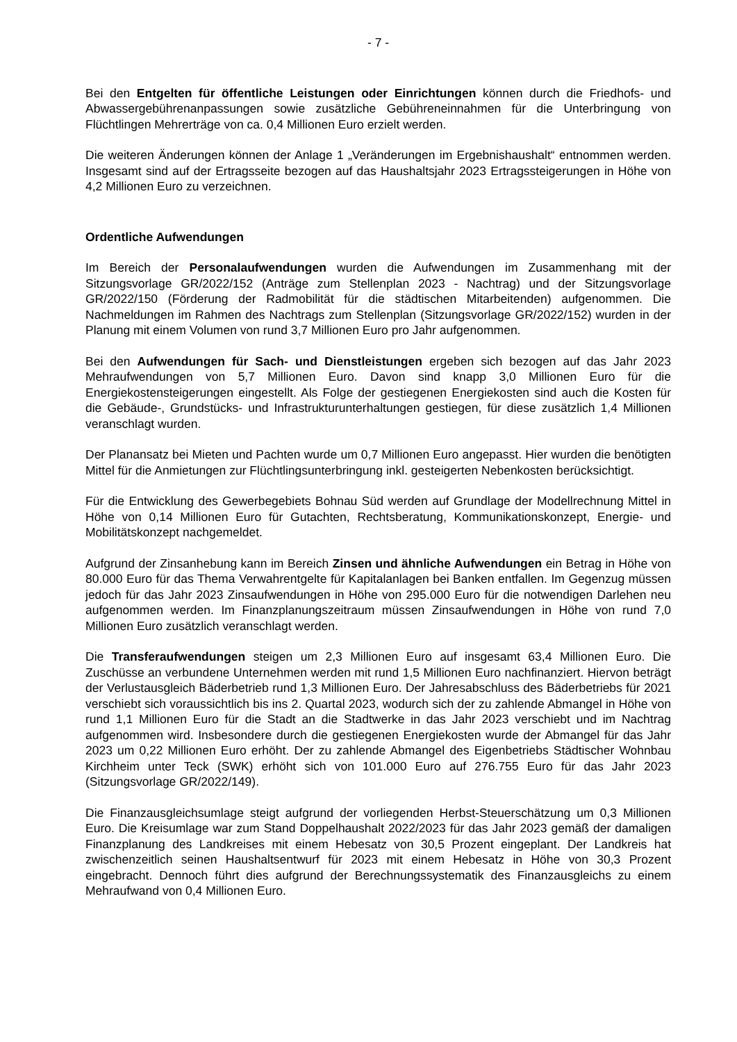- 7 -
Bei den Entgelten für öffentliche Leistungen oder Einrichtungen können durch die Friedhofs- und Abwassergebührenanpassungen sowie zusätzliche Gebühreneinnahmen für die Unterbringung von Flüchtlingen Mehrerträge von ca. 0,4 Millionen Euro erzielt werden.
Die weiteren Änderungen können der Anlage 1 „Veränderungen im Ergebnishaushalt“ entnommen werden. Insgesamt sind auf der Ertragsseite bezogen auf das Haushaltsjahr 2023 Ertragssteigerungen in Höhe von 4,2 Millionen Euro zu verzeichnen.
Ordentliche Aufwendungen
Im Bereich der Personalaufwendungen wurden die Aufwendungen im Zusammenhang mit der Sitzungsvorlage GR/2022/152 (Anträge zum Stellenplan 2023 - Nachtrag) und der Sitzungsvorlage GR/2022/150 (Förderung der Radmobilität für die städtischen Mitarbeitenden) aufgenommen. Die Nachmeldungen im Rahmen des Nachtrags zum Stellenplan (Sitzungsvorlage GR/2022/152) wurden in der Planung mit einem Volumen von rund 3,7 Millionen Euro pro Jahr aufgenommen.
Bei den Aufwendungen für Sach- und Dienstleistungen ergeben sich bezogen auf das Jahr 2023 Mehraufwendungen von 5,7 Millionen Euro. Davon sind knapp 3,0 Millionen Euro für die Energiekostensteigerungen eingestellt. Als Folge der gestiegenen Energiekosten sind auch die Kosten für die Gebäude-, Grundstücks- und Infrastrukturunterhaltungen gestiegen, für diese zusätzlich 1,4 Millionen veranschlagt wurden.
Der Planansatz bei Mieten und Pachten wurde um 0,7 Millionen Euro angepasst. Hier wurden die benötigten Mittel für die Anmietungen zur Flüchtlingsunterbringung inkl. gesteigerten Nebenkosten berücksichtigt.
Für die Entwicklung des Gewerbegebiets Bohnau Süd werden auf Grundlage der Modellrechnung Mittel in Höhe von 0,14 Millionen Euro für Gutachten, Rechtsberatung, Kommunikationskonzept, Energie- und Mobilitätskonzept nachgemeldet.
Aufgrund der Zinsanhebung kann im Bereich Zinsen und ähnliche Aufwendungen ein Betrag in Höhe von 80.000 Euro für das Thema Verwahrentgelte für Kapitalanlagen bei Banken entfallen. Im Gegenzug müssen jedoch für das Jahr 2023 Zinsaufwendungen in Höhe von 295.000 Euro für die notwendigen Darlehen neu aufgenommen werden. Im Finanzplanungszeitraum müssen Zinsaufwendungen in Höhe von rund 7,0 Millionen Euro zusätzlich veranschlagt werden.
Die Transferaufwendungen steigen um 2,3 Millionen Euro auf insgesamt 63,4 Millionen Euro. Die Zuschüsse an verbundene Unternehmen werden mit rund 1,5 Millionen Euro nachfinanziert. Hiervon beträgt der Verlustausgleich Bäderbetrieb rund 1,3 Millionen Euro. Der Jahresabschluss des Bäderbetriebs für 2021 verschiebt sich voraussichtlich bis ins 2. Quartal 2023, wodurch sich der zu zahlende Abmangel in Höhe von rund 1,1 Millionen Euro für die Stadt an die Stadtwerke in das Jahr 2023 verschiebt und im Nachtrag aufgenommen wird. Insbesondere durch die gestiegenen Energiekosten wurde der Abmangel für das Jahr 2023 um 0,22 Millionen Euro erhöht. Der zu zahlende Abmangel des Eigenbetriebs Städtischer Wohnbau Kirchheim unter Teck (SWK) erhöht sich von 101.000 Euro auf 276.755 Euro für das Jahr 2023 (Sitzungsvorlage GR/2022/149).
Die Finanzausgleichsumlage steigt aufgrund der vorliegenden Herbst-Steuerschätzung um 0,3 Millionen Euro. Die Kreisumlage war zum Stand Doppelhaushalt 2022/2023 für das Jahr 2023 gemäß der damaligen Finanzplanung des Landkreises mit einem Hebesatz von 30,5 Prozent eingeplant. Der Landkreis hat zwischenzeitlich seinen Haushaltsentwurf für 2023 mit einem Hebesatz in Höhe von 30,3 Prozent eingebracht. Dennoch führt dies aufgrund der Berechnungssystematik des Finanzausgleichs zu einem Mehraufwand von 0,4 Millionen Euro.